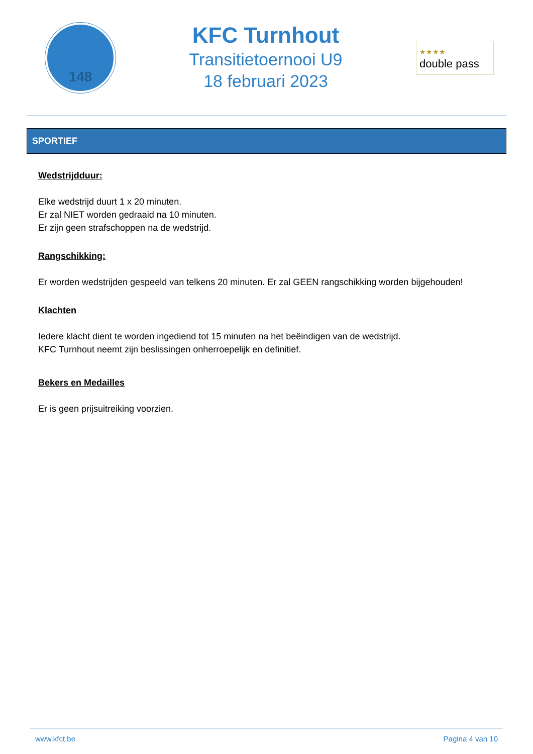148
KFC Turnhout
Transitietoernooi U9
18 februari 2023
★★★★
double pass
SPORTIEF
Wedstrijdduur:
Elke wedstrijd duurt 1 x 20 minuten.
Er zal NIET worden gedraaid na 10 minuten.
Er zijn geen strafschoppen na de wedstrijd.
Rangschikking:
Er worden wedstrijden gespeeld van telkens 20 minuten. Er zal GEEN rangschikking worden bijgehouden!
Klachten
Iedere klacht dient te worden ingediend tot 15 minuten na het beëindigen van de wedstrijd.
KFC Turnhout neemt zijn beslissingen onherroepelijk en definitief.
Bekers en Medailles
Er is geen prijsuitreiking voorzien.
www.kfct.be Pagina 4 van 10